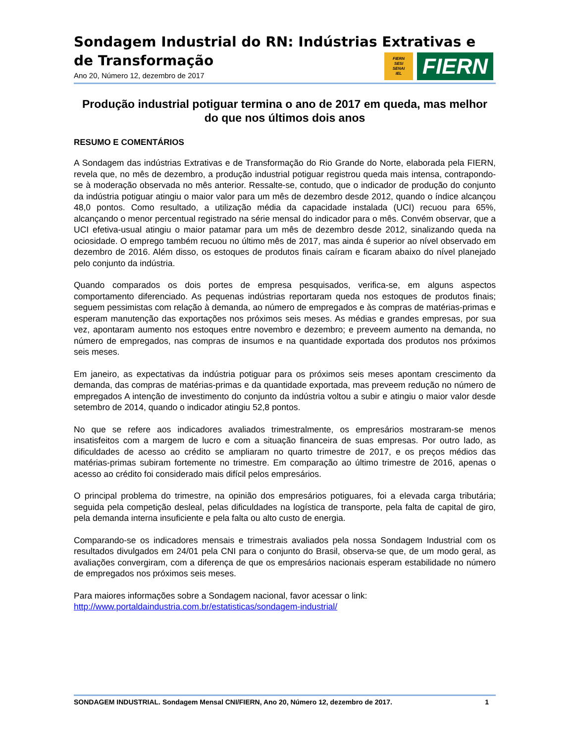Sondagem Industrial do RN: Indústrias Extrativas e de Transformação
Ano 20, Número 12, dezembro de 2017
Produção industrial potiguar termina o ano de 2017 em queda, mas melhor do que nos últimos dois anos
RESUMO E COMENTÁRIOS
A Sondagem das indústrias Extrativas e de Transformação do Rio Grande do Norte, elaborada pela FIERN, revela que, no mês de dezembro, a produção industrial potiguar registrou queda mais intensa, contrapondo-se à moderação observada no mês anterior. Ressalte-se, contudo, que o indicador de produção do conjunto da indústria potiguar atingiu o maior valor para um mês de dezembro desde 2012, quando o índice alcançou 48,0 pontos. Como resultado, a utilização média da capacidade instalada (UCI) recuou para 65%, alcançando o menor percentual registrado na série mensal do indicador para o mês. Convém observar, que a UCI efetiva-usual atingiu o maior patamar para um mês de dezembro desde 2012, sinalizando queda na ociosidade. O emprego também recuou no último mês de 2017, mas ainda é superior ao nível observado em dezembro de 2016. Além disso, os estoques de produtos finais caíram e ficaram abaixo do nível planejado pelo conjunto da indústria.
Quando comparados os dois portes de empresa pesquisados, verifica-se, em alguns aspectos comportamento diferenciado. As pequenas indústrias reportaram queda nos estoques de produtos finais; seguem pessimistas com relação à demanda, ao número de empregados e às compras de matérias-primas e esperam manutenção das exportações nos próximos seis meses. As médias e grandes empresas, por sua vez, apontaram aumento nos estoques entre novembro e dezembro; e preveem aumento na demanda, no número de empregados, nas compras de insumos e na quantidade exportada dos produtos nos próximos seis meses.
Em janeiro, as expectativas da indústria potiguar para os próximos seis meses apontam crescimento da demanda, das compras de matérias-primas e da quantidade exportada, mas preveem redução no número de empregados A intenção de investimento do conjunto da indústria voltou a subir e atingiu o maior valor desde setembro de 2014, quando o indicador atingiu 52,8 pontos.
No que se refere aos indicadores avaliados trimestralmente, os empresários mostraram-se menos insatisfeitos com a margem de lucro e com a situação financeira de suas empresas. Por outro lado, as dificuldades de acesso ao crédito se ampliaram no quarto trimestre de 2017, e os preços médios das matérias-primas subiram fortemente no trimestre. Em comparação ao último trimestre de 2016, apenas o acesso ao crédito foi considerado mais difícil pelos empresários.
O principal problema do trimestre, na opinião dos empresários potiguares, foi a elevada carga tributária; seguida pela competição desleal, pelas dificuldades na logística de transporte, pela falta de capital de giro, pela demanda interna insuficiente e pela falta ou alto custo de energia.
Comparando-se os indicadores mensais e trimestrais avaliados pela nossa Sondagem Industrial com os resultados divulgados em 24/01 pela CNI para o conjunto do Brasil, observa-se que, de um modo geral, as avaliações convergiram, com a diferença de que os empresários nacionais esperam estabilidade no número de empregados nos próximos seis meses.
Para maiores informações sobre a Sondagem nacional, favor acessar o link:
http://www.portaldaindustria.com.br/estatisticas/sondagem-industrial/
FIERN
SESI
SENAI
IEL
FIERN
SONDAGEM INDUSTRIAL. Sondagem Mensal CNI/FIERN, Ano 20, Número 12, dezembro de 2017. 1